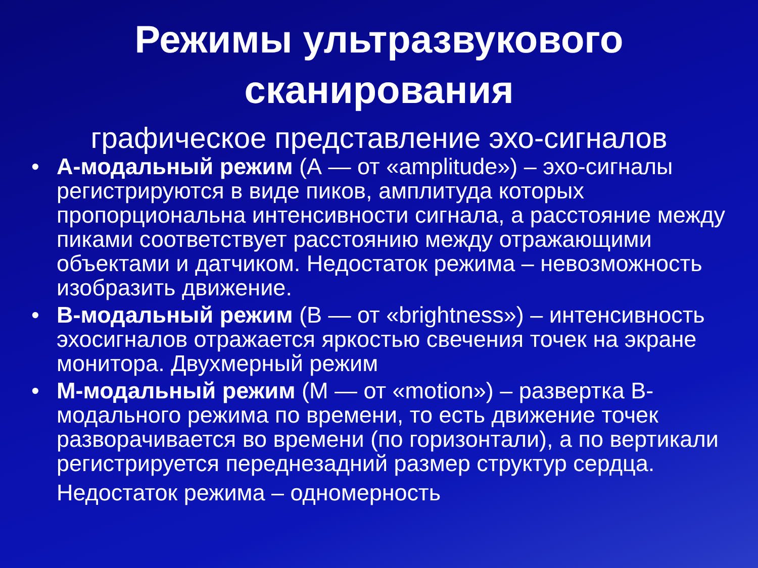Режимы ультразвукового
сканирования
графическое представление эхо-сигналов
• А-модальный режим (А — от «amplitude») – эхо-сигналы регистрируются в виде пиков, амплитуда которых пропорциональна интенсивности сигнала, а расстояние между пиками соответствует расстоянию между отражающими объектами и датчиком. Недостаток режима – невозможность изобразить движение.
• В-модальный режим (В — от «brightness») – интенсивность эхосигналов отражается яркостью свечения точек на экране монитора. Двухмерный режим
• М-модальный режим (М — от «motion») – развертка В-модального режима по времени, то есть движение точек разворачивается во времени (по горизонтали), а по вертикали регистрируется переднезадний размер структур сердца.
Недостаток режима – одномерность